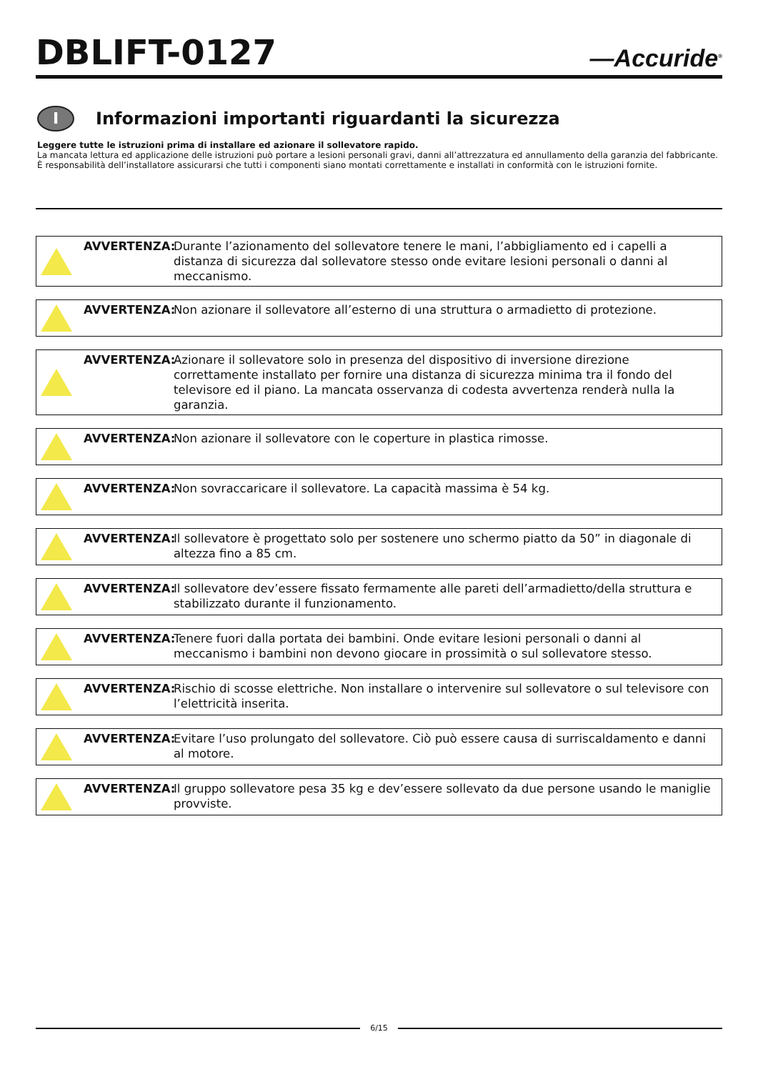DBLIFT-0127
—Accuride<sup>®</sup>
I Informazioni importanti riguardanti la sicurezza
Leggere tutte le istruzioni prima di installare ed azionare il sollevatore rapido.
La mancata lettura ed applicazione delle istruzioni può portare a lesioni personali gravi, danni all’attrezzatura ed annullamento della garanzia del fabbricante. È responsabilità dell’installatore assicurarsi che tutti i componenti siano montati correttamente e installati in conformità con le istruzioni fornite.
AVVERTENZA:
Durante l’azionamento del sollevatore tenere le mani, l’abbigliamento ed i capelli a distanza di sicurezza dal sollevatore stesso onde evitare lesioni personali o danni al meccanismo.
AVVERTENZA:
Non azionare il sollevatore all’esterno di una struttura o armadietto di protezione.
AVVERTENZA:
Azionare il sollevatore solo in presenza del dispositivo di inversione direzione correttamente installato per fornire una distanza di sicurezza minima tra il fondo del televisore ed il piano. La mancata osservanza di codesta avvertenza renderà nulla la garanzia.
AVVERTENZA:
Non azionare il sollevatore con le coperture in plastica rimosse.
AVVERTENZA:
Non sovraccaricare il sollevatore. La capacità massima è 54 kg.
AVVERTENZA:
Il sollevatore è progettato solo per sostenere uno schermo piatto da 50” in diagonale di altezza fino a 85 cm.
AVVERTENZA:
Il sollevatore dev’essere fissato fermamente alle pareti dell’armadietto/della struttura e stabilizzato durante il funzionamento.
AVVERTENZA:
Tenere fuori dalla portata dei bambini. Onde evitare lesioni personali o danni al meccanismo i bambini non devono giocare in prossimità o sul sollevatore stesso.
AVVERTENZA:
Rischio di scosse elettriche. Non installare o intervenire sul sollevatore o sul televisore con l’elettricità inserita.
AVVERTENZA:
Evitare l’uso prolungato del sollevatore. Ciò può essere causa di surriscaldamento e danni al motore.
AVVERTENZA:
Il gruppo sollevatore pesa 35 kg e dev’essere sollevato da due persone usando le maniglie provviste.
6/15